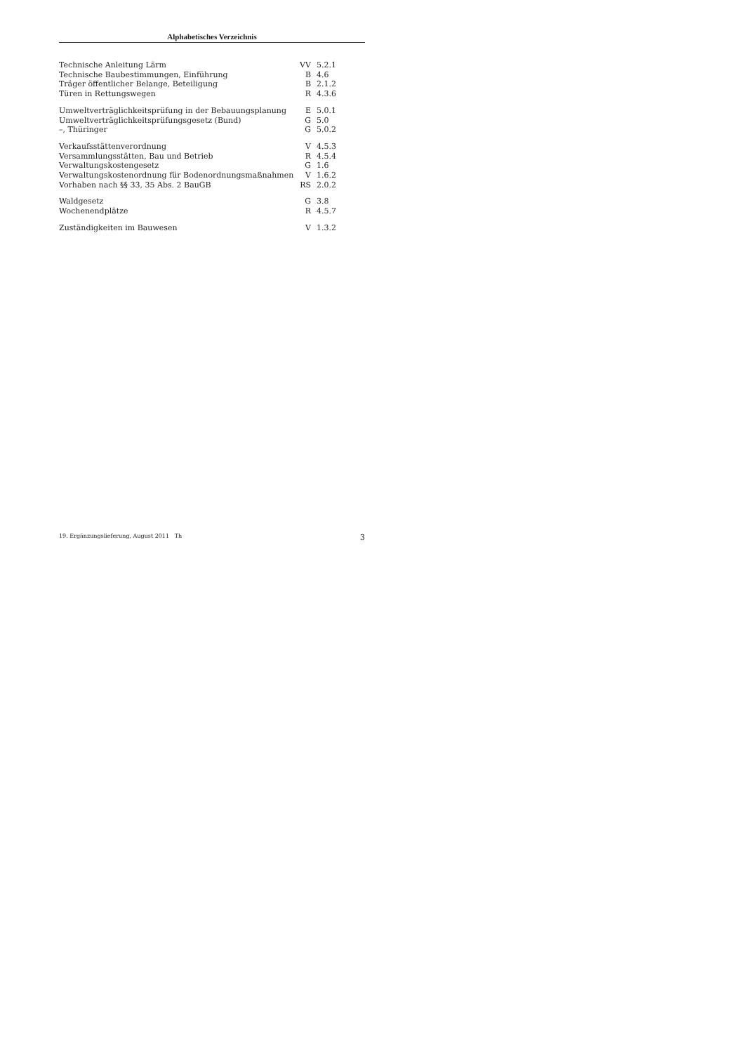Alphabetisches Verzeichnis
| Technische Anleitung Lärm | VV | 5.2.1 |
| Technische Baubestimmungen, Einführung | B | 4.6 |
| Träger öffentlicher Belange, Beteiligung | B | 2.1.2 |
| Türen in Rettungswegen | R | 4.3.6 |
| Umweltverträglichkeitsprüfung in der Bebauungsplanung | E | 5.0.1 |
| Umweltverträglichkeitsprüfungsgesetz (Bund) | G | 5.0 |
| –, Thüringer | G | 5.0.2 |
| Verkaufsstättenverordnung | V | 4.5.3 |
| Versammlungsstätten, Bau und Betrieb | R | 4.5.4 |
| Verwaltungskostengesetz | G | 1.6 |
| Verwaltungskostenordnung für Bodenordnungsmaßnahmen | V | 1.6.2 |
| Vorhaben nach §§ 33, 35 Abs. 2 BauGB | RS | 2.0.2 |
| Waldgesetz | G | 3.8 |
| Wochenendplätze | R | 4.5.7 |
| Zuständigkeiten im Bauwesen | V | 1.3.2 |
19. Ergänzungslieferung, August 2011 Th 3